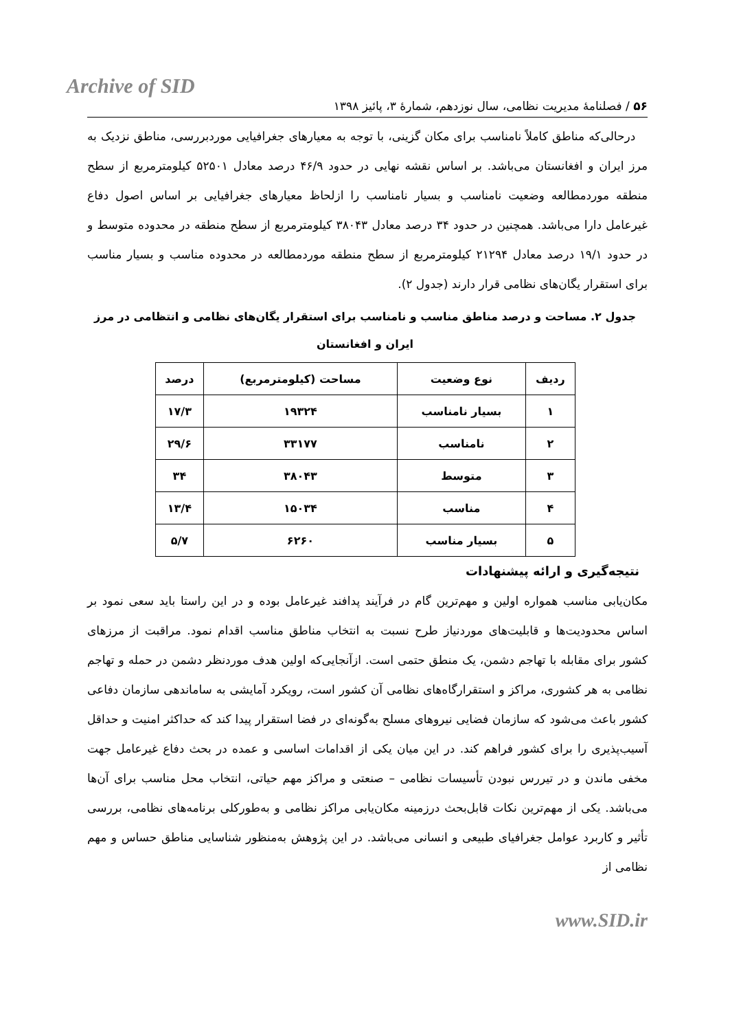Archive of SID
۵۶ / فصلنامهٔ مدیریت نظامی، سال نوزدهم، شمارهٔ ۳، پائیز ۱۳۹۸
درحالی‌که مناطق کاملاً نامناسب برای مکان گزینی، با توجه به معیارهای جغرافیایی موردبررسی، مناطق نزدیک به مرز ایران و افغانستان می‌باشد. بر اساس نقشه نهایی در حدود ۴۶/۹ درصد معادل ۵۲۵۰۱ کیلومترمربع از سطح منطقه موردمطالعه وضعیت نامناسب و بسیار نامناسب را ازلحاظ معیارهای جغرافیایی بر اساس اصول دفاع غیرعامل دارا می‌باشد. همچنین در حدود ۳۴ درصد معادل ۳۸۰۴۳ کیلومترمربع از سطح منطقه در محدوده متوسط و در حدود ۱۹/۱ درصد معادل ۲۱۲۹۴ کیلومترمربع از سطح منطقه موردمطالعه در محدوده مناسب و بسیار مناسب برای استقرار یگان‌های نظامی قرار دارند (جدول ۲).
جدول ۲. مساحت و درصد مناطق مناسب و نامناسب برای استقرار یگان‌های نظامی و انتظامی در مرز ایران و افغانستان
| ردیف | نوع وضعیت | مساحت (کیلومترمربع) | درصد |
| --- | --- | --- | --- |
| ۱ | بسیار نامناسب | ۱۹۳۲۴ | ۱۷/۳ |
| ۲ | نامناسب | ۳۳۱۷۷ | ۲۹/۶ |
| ۳ | متوسط | ۳۸۰۴۳ | ۳۴ |
| ۴ | مناسب | ۱۵۰۳۴ | ۱۳/۴ |
| ۵ | بسیار مناسب | ۶۲۶۰ | ۵/۷ |
نتیجه‌گیری و ارائه پیشنهادات
مکان‌یابی مناسب همواره اولین و مهم‌ترین گام در فرآیند پدافند غیرعامل بوده و در این راستا باید سعی نمود بر اساس محدودیت‌ها و قابلیت‌های موردنیاز طرح نسبت به انتخاب مناطق مناسب اقدام نمود. مراقبت از مرزهای کشور برای مقابله با تهاجم دشمن، یک منطق حتمی است. ازآنجایی‌که اولین هدف موردنظر دشمن در حمله و تهاجم نظامی به هر کشوری، مراکز و استقرارگاه‌های نظامی آن کشور است، رویکرد آمایشی به ساماندهی سازمان دفاعی کشور باعث می‌شود که سازمان فضایی نیروهای مسلح به‌گونه‌ای در فضا استقرار پیدا کند که حداکثر امنیت و حداقل آسیب‌پذیری را برای کشور فراهم کند. در این میان یکی از اقدامات اساسی و عمده در بحث دفاع غیرعامل جهت مخفی ماندن و در تیررس نبودن تأسیسات نظامی – صنعتی و مراکز مهم حیاتی، انتخاب محل مناسب برای آن‌ها می‌باشد. یکی از مهم‌ترین نکات قابل‌بحث درزمینه مکان‌یابی مراکز نظامی و به‌طورکلی برنامه‌های نظامی، بررسی تأثیر و کاربرد عوامل جغرافیای طبیعی و انسانی می‌باشد. در این پژوهش به‌منظور شناسایی مناطق حساس و مهم نظامی از
www.SID.ir